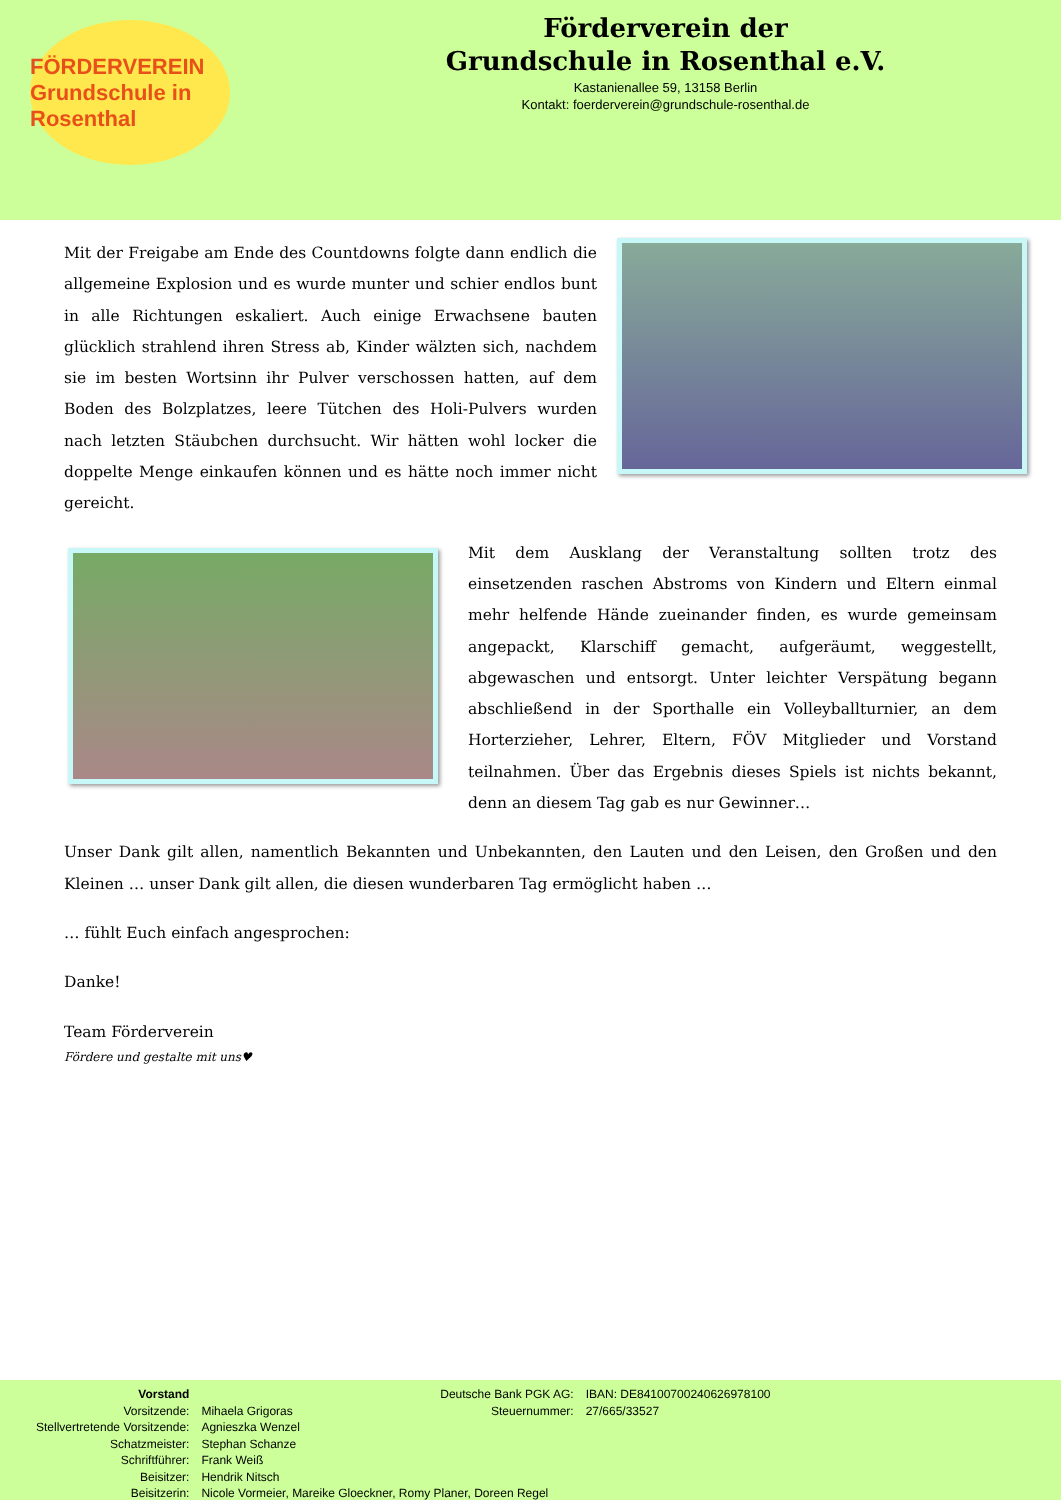FÖRDERVEREIN
Grundschule in Rosenthal
Förderverein der
Grundschule in Rosenthal e.V.
Kastanienallee 59, 13158 Berlin
Kontakt: foerderverein@grundschule-rosenthal.de
Mit der Freigabe am Ende des Countdowns folgte dann endlich die allgemeine Explosion und es wurde munter und schier endlos bunt in alle Richtungen eskaliert. Auch einige Erwachsene bauten glücklich strahlend ihren Stress ab, Kinder wälzten sich, nachdem sie im besten Wortsinn ihr Pulver verschossen hatten, auf dem Boden des Bolzplatzes, leere Tütchen des Holi-Pulvers wurden nach letzten Stäubchen durchsucht. Wir hätten wohl locker die doppelte Menge einkaufen können und es hätte noch immer nicht gereicht.
Mit dem Ausklang der Veranstaltung sollten trotz des einsetzenden raschen Abstroms von Kindern und Eltern einmal mehr helfende Hände zueinander finden, es wurde gemeinsam angepackt, Klarschiff gemacht, aufgeräumt, weggestellt, abgewaschen und entsorgt. Unter leichter Verspätung begann abschließend in der Sporthalle ein Volleyballturnier, an dem Horterzieher, Lehrer, Eltern, FÖV Mitglieder und Vorstand teilnahmen. Über das Ergebnis dieses Spiels ist nichts bekannt, denn an diesem Tag gab es nur Gewinner…
Unser Dank gilt allen, namentlich Bekannten und Unbekannten, den Lauten und den Leisen, den Großen und den Kleinen … unser Dank gilt allen, die diesen wunderbaren Tag ermöglicht haben …
… fühlt Euch einfach angesprochen:
Danke!
Team Förderverein
Fördere und gestalte mit uns♥
| Vorstand | |
| Vorsitzende: | Mihaela Grigoras |
| Stellvertretende Vorsitzende: | Agnieszka Wenzel |
| Schatzmeister: | Stephan Schanze |
| Schriftführer: | Frank Weiß |
| Beisitzer: | Hendrik Nitsch |
| Beisitzerin: | Nicole Vormeier, Mareike Gloeckner, Romy Planer, Doreen Regel |
| Deutsche Bank PGK AG: | IBAN: DE84100700240626978100 |
| Steuernummer: | 27/665/33527 |